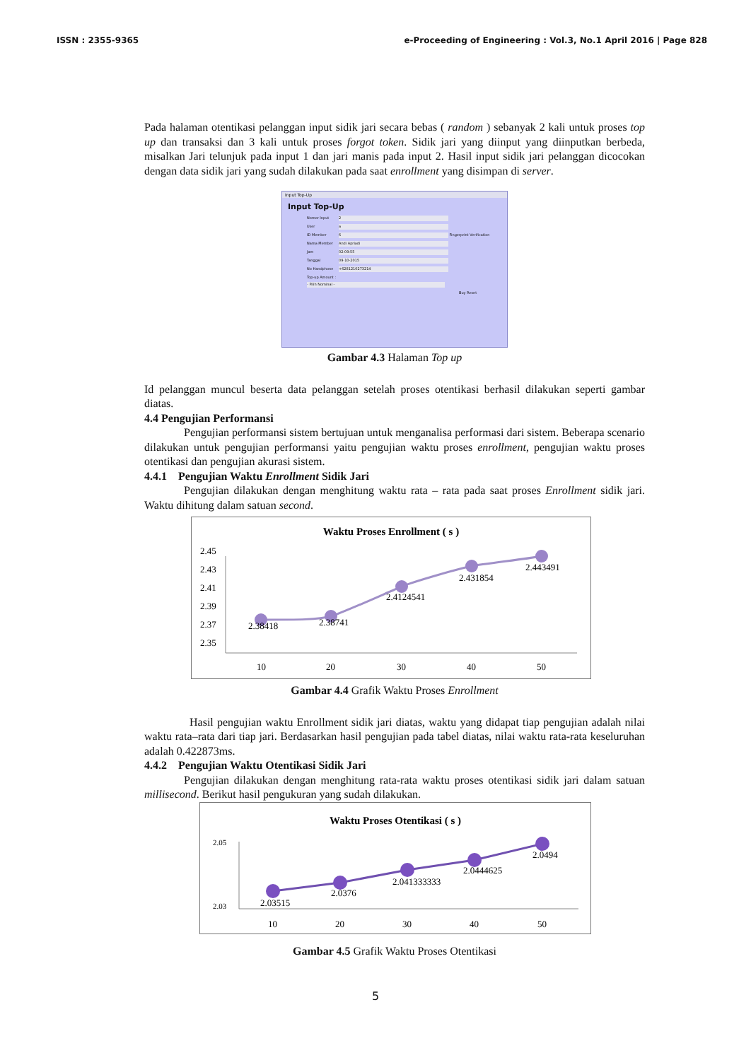ISSN : 2355-9365 e-Proceeding of Engineering : Vol.3, No.1 April 2016 | Page 828
Pada halaman otentikasi pelanggan input sidik jari secara bebas ( random ) sebanyak 2 kali untuk proses top up dan transaksi dan 3 kali untuk proses forgot token. Sidik jari yang diinput yang diinputkan berbeda, misalkan Jari telunjuk pada input 1 dan jari manis pada input 2. Hasil input sidik jari pelanggan dicocokan dengan data sidik jari yang sudah dilakukan pada saat enrollment yang disimpan di server.
Input Top-Up
Input Top-Up
Nomor Input 2
User a
ID Member 6 Fingerprint Verification
Nama Member Andi Apriadi
Jam 02:09:55
Tanggal 09-10-2015
No Handphone +6281210273214
Top-up Amount :
- Pilih Nominal -
Buy Reset
Gambar 4.3 Halaman Top up
Id pelanggan muncul beserta data pelanggan setelah proses otentikasi berhasil dilakukan seperti gambar diatas.
4.4 Pengujian Performansi
Pengujian performansi sistem bertujuan untuk menganalisa performasi dari sistem. Beberapa scenario dilakukan untuk pengujian performansi yaitu pengujian waktu proses enrollment, pengujian waktu proses otentikasi dan pengujian akurasi sistem.
4.4.1 Pengujian Waktu Enrollment Sidik Jari
Pengujian dilakukan dengan menghitung waktu rata – rata pada saat proses Enrollment sidik jari. Waktu dihitung dalam satuan second.
Waktu Proses Enrollment ( s )
2.45
2.43
2.41
2.39
2.37
2.35
2.38418
2.38741
2.4124541
2.431854
2.443491
10
20
30
40
50
Gambar 4.4 Grafik Waktu Proses Enrollment
Hasil pengujian waktu Enrollment sidik jari diatas, waktu yang didapat tiap pengujian adalah nilai waktu rata–rata dari tiap jari. Berdasarkan hasil pengujian pada tabel diatas, nilai waktu rata-rata keseluruhan adalah 0.422873ms.
4.4.2 Pengujian Waktu Otentikasi Sidik Jari
Pengujian dilakukan dengan menghitung rata-rata waktu proses otentikasi sidik jari dalam satuan millisecond. Berikut hasil pengukuran yang sudah dilakukan.
Waktu Proses Otentikasi ( s )
2.05
2.03
2.03515
2.0376
2.041333333
2.0444625
2.0494
10
20
30
40
50
Gambar 4.5 Grafik Waktu Proses Otentikasi
5